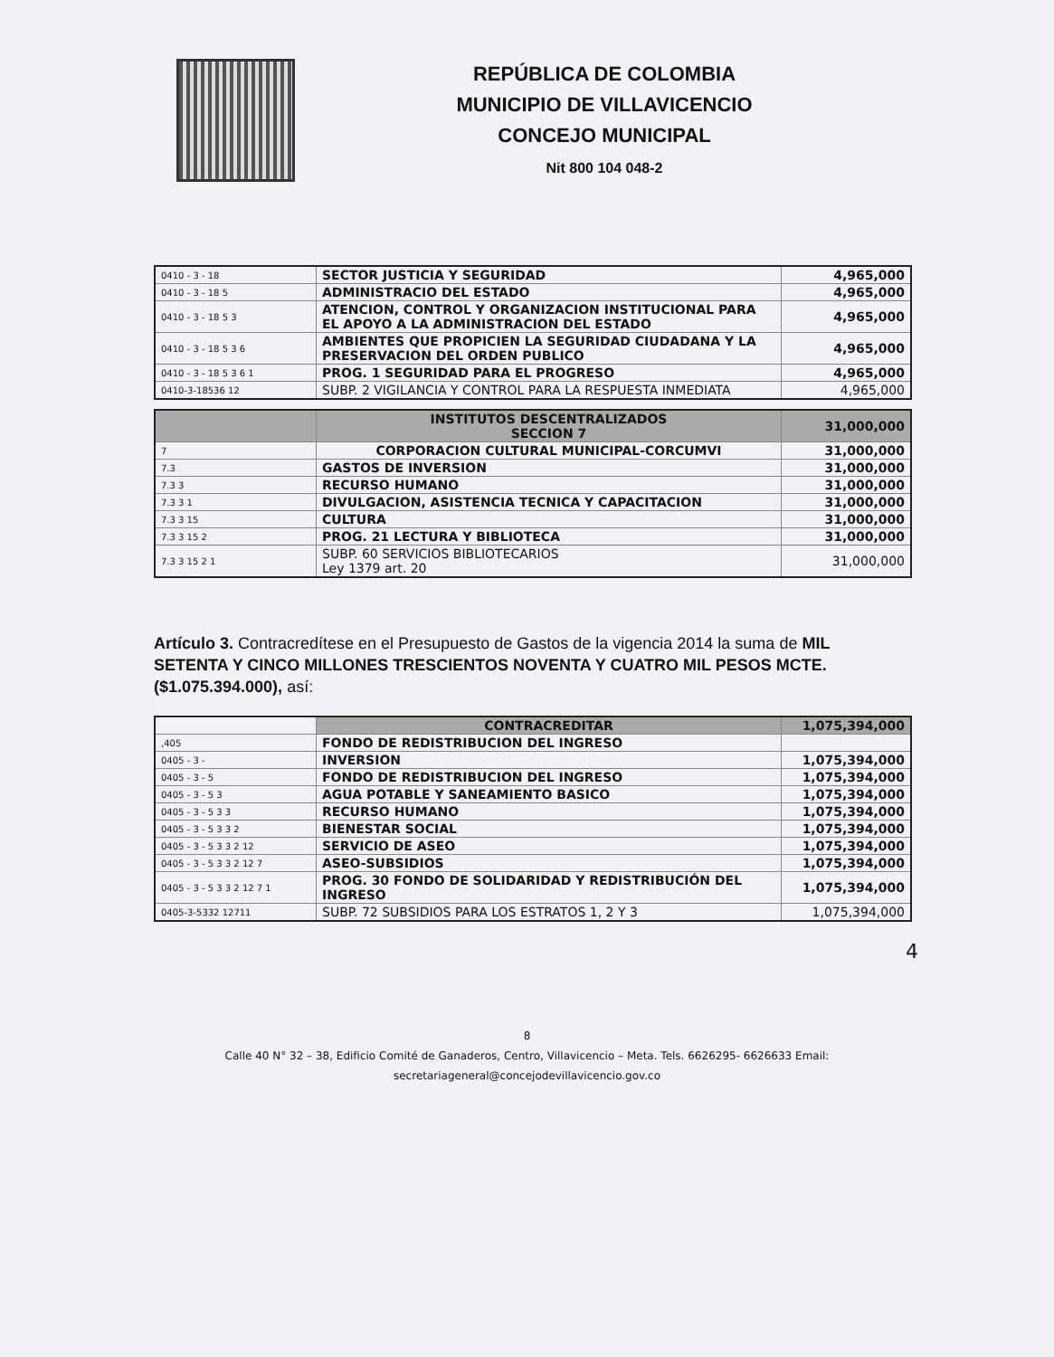REPÚBLICA DE COLOMBIA
MUNICIPIO DE VILLAVICENCIO
CONCEJO MUNICIPAL
Nit 800 104 048-2
| 0410 - 3 - 18 | SECTOR JUSTICIA Y SEGURIDAD | 4,965,000 |
| 0410 - 3 - 18 5 | ADMINISTRACIO DEL ESTADO | 4,965,000 |
| 0410 - 3 - 18 5 3 | ATENCION, CONTROL Y ORGANIZACION INSTITUCIONAL PARA EL APOYO A LA ADMINISTRACION DEL ESTADO | 4,965,000 |
| 0410 - 3 - 18 5 3 6 | AMBIENTES QUE PROPICIEN LA SEGURIDAD CIUDADANA Y LA PRESERVACION DEL ORDEN PUBLICO | 4,965,000 |
| 0410 - 3 - 18 5 3 6 1 | PROG. 1 SEGURIDAD PARA EL PROGRESO | 4,965,000 |
| 0410-3-18536 12 | SUBP. 2 VIGILANCIA Y CONTROL PARA LA RESPUESTA INMEDIATA | 4,965,000 |
| | INSTITUTOS DESCENTRALIZADOS SECCION 7 | 31,000,000 |
| 7 | CORPORACION CULTURAL MUNICIPAL-CORCUMVI | 31,000,000 |
| 7.3 | GASTOS DE INVERSION | 31,000,000 |
| 7.3 3 | RECURSO HUMANO | 31,000,000 |
| 7.3 3 1 | DIVULGACION, ASISTENCIA TECNICA Y CAPACITACION | 31,000,000 |
| 7.3 3 15 | CULTURA | 31,000,000 |
| 7.3 3 15 2 | PROG. 21 LECTURA Y BIBLIOTECA | 31,000,000 |
| 7.3 3 15 2 1 | SUBP. 60 SERVICIOS BIBLIOTECARIOS Ley 1379 art. 20 | 31,000,000 |
Artículo 3. Contracredítese en el Presupuesto de Gastos de la vigencia 2014 la suma de MIL SETENTA Y CINCO MILLONES TRESCIENTOS NOVENTA Y CUATRO MIL PESOS MCTE. ($1.075.394.000), así:
| | CONTRACREDITAR | 1,075,394,000 |
| ,405 | FONDO DE REDISTRIBUCION DEL INGRESO | |
| 0405 - 3 - | INVERSION | 1,075,394,000 |
| 0405 - 3 - 5 | FONDO DE REDISTRIBUCION DEL INGRESO | 1,075,394,000 |
| 0405 - 3 - 5 3 | AGUA POTABLE Y SANEAMIENTO BASICO | 1,075,394,000 |
| 0405 - 3 - 5 3 3 | RECURSO HUMANO | 1,075,394,000 |
| 0405 - 3 - 5 3 3 2 | BIENESTAR SOCIAL | 1,075,394,000 |
| 0405 - 3 - 5 3 3 2 12 | SERVICIO DE ASEO | 1,075,394,000 |
| 0405 - 3 - 5 3 3 2 12 7 | ASEO-SUBSIDIOS | 1,075,394,000 |
| 0405 - 3 - 5 3 3 2 12 7 1 | PROG. 30 FONDO DE SOLIDARIDAD Y REDISTRIBUCIÓN DEL INGRESO | 1,075,394,000 |
| 0405-3-5332 12711 | SUBP. 72 SUBSIDIOS PARA LOS ESTRATOS 1, 2 Y 3 | 1,075,394,000 |
4
8
Calle 40 N° 32 – 38, Edificio Comité de Ganaderos, Centro, Villavicencio – Meta. Tels. 6626295- 6626633 Email:
secretariageneral@concejodevillavicencio.gov.co